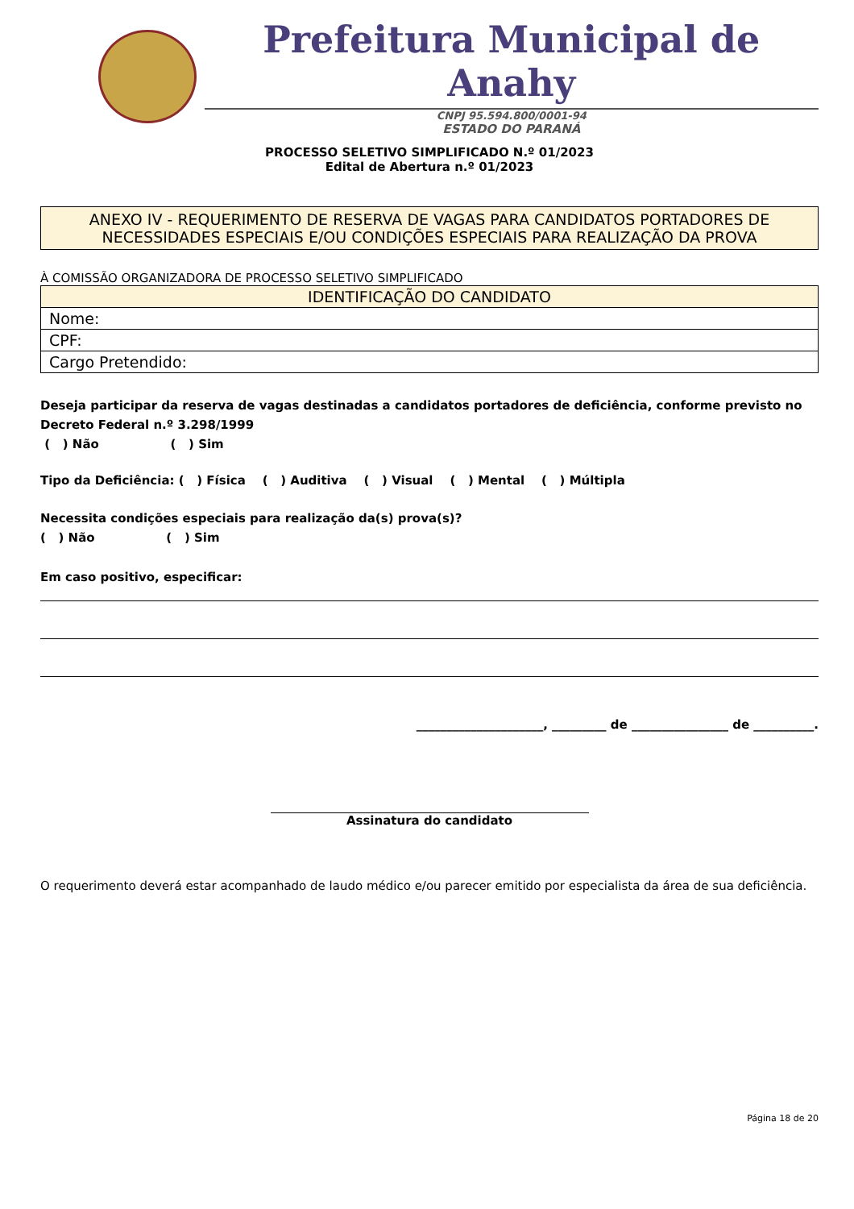Prefeitura Municipal de Anahy
CNPJ 95.594.800/0001-94
ESTADO DO PARANÁ
PROCESSO SELETIVO SIMPLIFICADO N.º 01/2023
Edital de Abertura n.º 01/2023
ANEXO IV - REQUERIMENTO DE RESERVA DE VAGAS PARA CANDIDATOS PORTADORES DE NECESSIDADES ESPECIAIS E/OU CONDIÇÕES ESPECIAIS PARA REALIZAÇÃO DA PROVA
À COMISSÃO ORGANIZADORA DE PROCESSO SELETIVO SIMPLIFICADO
| IDENTIFICAÇÃO DO CANDIDATO |
| --- |
| Nome: |
| CPF: |
| Cargo Pretendido: |
Deseja participar da reserva de vagas destinadas a candidatos portadores de deficiência, conforme previsto no Decreto Federal n.º 3.298/1999
( ) Não ( ) Sim
Tipo da Deficiência: ( ) Física ( ) Auditiva ( ) Visual ( ) Mental ( ) Múltipla
Necessita condições especiais para realização da(s) prova(s)?
( ) Não ( ) Sim
Em caso positivo, especificar:
_____________________, _________ de ________________ de __________.
Assinatura do candidato
O requerimento deverá estar acompanhado de laudo médico e/ou parecer emitido por especialista da área de sua deficiência.
Página 18 de 20